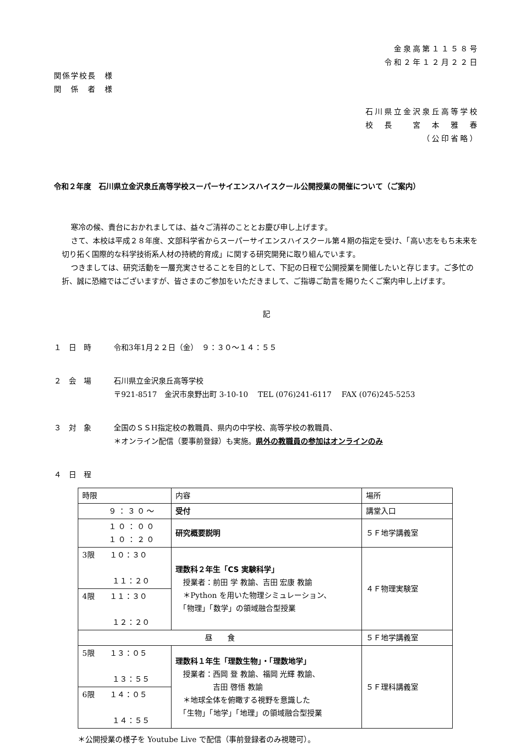金泉高第１１５８号
令和２年１２月２２日
関係学校長　様
関　係　者　様
石川県立金沢泉丘高等学校
校　長　　宮　本　雅　春
（公印省略）
令和２年度　石川県立金沢泉丘高等学校スーパーサイエンスハイスクール公開授業の開催について（ご案内）
寒冷の候、貴台におかれましては、益々ご清祥のこととお慶び申し上げます。
さて、本校は平成２８年度、文部科学省からスーパーサイエンスハイスクール第４期の指定を受け、「高い志をもち未来を切り拓く国際的な科学技術系人材の持続的育成」に関する研究開発に取り組んでいます。
つきましては、研究活動を一層充実させることを目的として、下記の日程で公開授業を開催したいと存じます。ご多忙の折、誠に恐縮ではございますが、皆さまのご参加をいただきまして、ご指導ご助言を賜りたくご案内申し上げます。
記
１　日　時 令和3年1月２２日（金）　９：３０～１４：５５
２　会　場 石川県立金沢泉丘高等学校
〒921-8517　金沢市泉野出町 3-10-10　 TEL (076)241-6117　 FAX (076)245-5253
３　対　象 全国のＳＳH指定校の教職員、県内の中学校、高等学校の教職員、
＊オンライン配信（要事前登録）も実施。県外の教職員の参加はオンラインのみ
４　日　程
| 時限 | 内容 | 場所 |
| ９：３０～ | 受付 | 講堂入口 |
| １０：００ １０：２０ | 研究概要説明 | ５Ｆ地学講義室 |
| 3限 １０：３０ １１：２０ | 理数科２年生「CS 実験科学」 授業者：前田 学 教諭、吉田 宏康 教諭 ＊Python を用いた物理シミュレーション、 「物理」「数学」の領域融合型授業 | ４Ｆ物理実験室 |
| 4限 １１：３０ １２：２０ | | |
| 昼 食 | | ５Ｆ地学講義室 |
| 5限 １３：０５ １３：５５ | 理数科１年生「理数生物」・「理数地学」 授業者：西岡 登 教諭、福岡 光輝 教諭、 吉田 啓悟 教諭 ＊地球全体を俯瞰する視野を意識した 「生物」「地学」「地理」の領域融合型授業 | ５Ｆ理科講義室 |
| 6限 １４：０５ １４：５５ | | |
＊公開授業の様子を Youtube Live で配信（事前登録者のみ視聴可）。